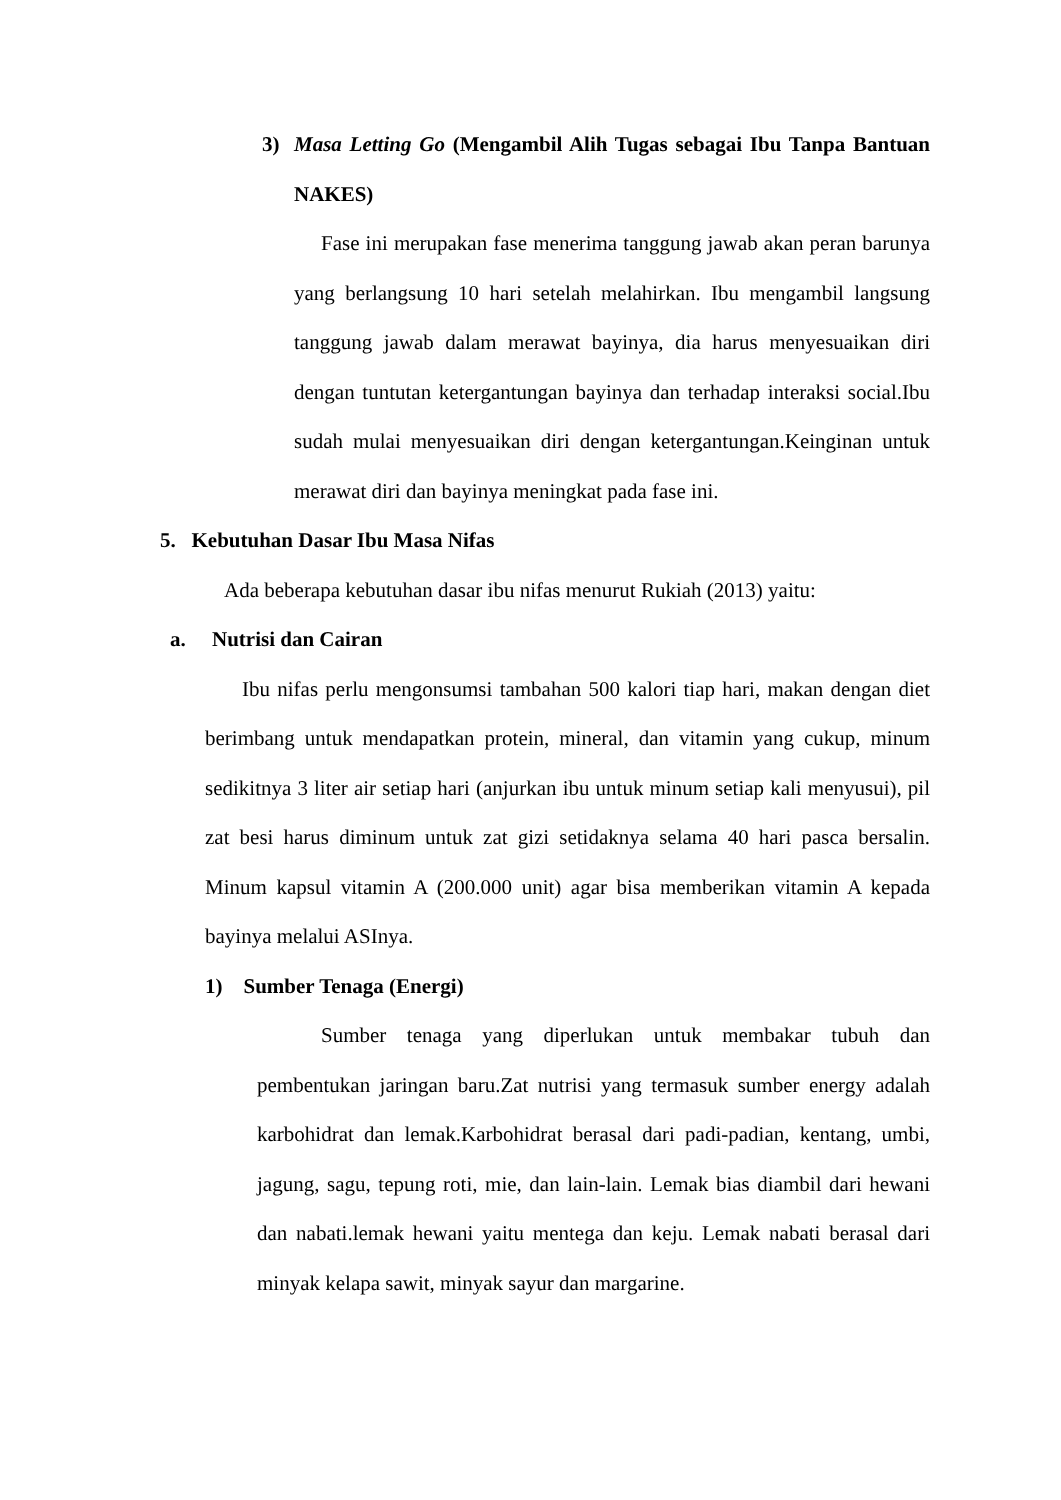3) Masa Letting Go (Mengambil Alih Tugas sebagai Ibu Tanpa Bantuan NAKES)
Fase ini merupakan fase menerima tanggung jawab akan peran barunya yang berlangsung 10 hari setelah melahirkan. Ibu mengambil langsung tanggung jawab dalam merawat bayinya, dia harus menyesuaikan diri dengan tuntutan ketergantungan bayinya dan terhadap interaksi social.Ibu sudah mulai menyesuaikan diri dengan ketergantungan.Keinginan untuk merawat diri dan bayinya meningkat pada fase ini.
5. Kebutuhan Dasar Ibu Masa Nifas
Ada beberapa kebutuhan dasar ibu nifas menurut Rukiah (2013) yaitu:
a. Nutrisi dan Cairan
Ibu nifas perlu mengonsumsi tambahan 500 kalori tiap hari, makan dengan diet berimbang untuk mendapatkan protein, mineral, dan vitamin yang cukup, minum sedikitnya 3 liter air setiap hari (anjurkan ibu untuk minum setiap kali menyusui), pil zat besi harus diminum untuk zat gizi setidaknya selama 40 hari pasca bersalin. Minum kapsul vitamin A (200.000 unit) agar bisa memberikan vitamin A kepada bayinya melalui ASInya.
1) Sumber Tenaga (Energi)
Sumber tenaga yang diperlukan untuk membakar tubuh dan pembentukan jaringan baru.Zat nutrisi yang termasuk sumber energy adalah karbohidrat dan lemak.Karbohidrat berasal dari padi-padian, kentang, umbi, jagung, sagu, tepung roti, mie, dan lain-lain. Lemak bias diambil dari hewani dan nabati.lemak hewani yaitu mentega dan keju. Lemak nabati berasal dari minyak kelapa sawit, minyak sayur dan margarine.